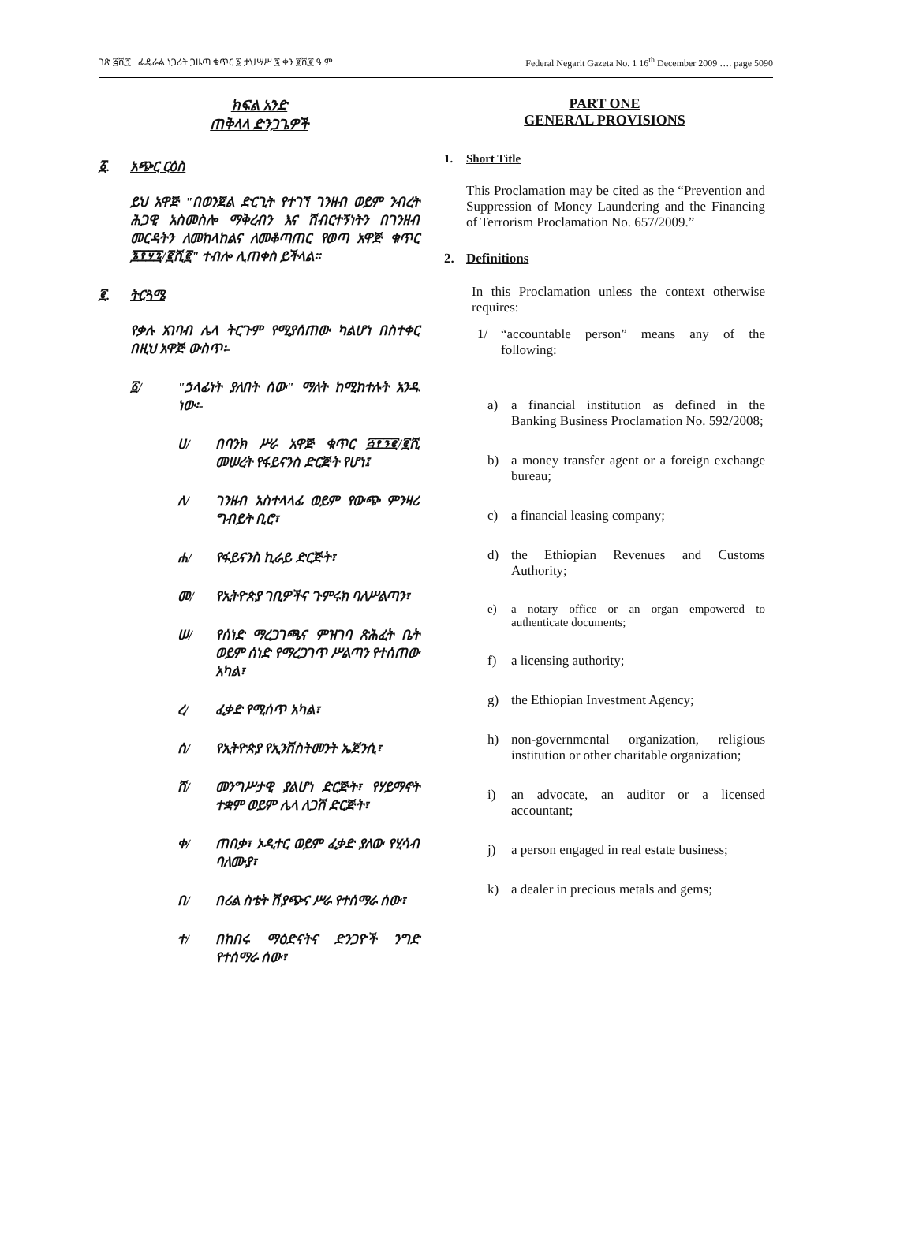ገጽ ፭ሺ፺ ፌዴራል ነጋሪት ጋዜጣ ቁጥር ፩ ታህሣሥ ፯ ቀን ፪ሺ፪ ዓ.ም Federal Negarit Gazeta No. 1 16<sup>th</sup> December 2009 …. page 5090
ክፍል አንድ
ጠቅላላ ድንጋጌዎች
፩. አጭር ርዕስ
ይህ አዋጅ "በወንጀል ድርጊት የተገኘ ገንዘብ ወይም ንብረት ሕጋዊ አስመስሎ ማቅረብን እና ሽብርተኝነትን በገንዘብ መርዳትን ለመከላከልና ለመቆጣጠር የወጣ አዋጅ ቁጥር ፮፻፶፯/፪ሺ፪" ተብሎ ሊጠቀስ ይችላል።
፪. ትርጓሜ
የቃሉ አገባብ ሌላ ትርጉም የሚያሰጠው ካልሆነ በስተቀር በዚህ አዋጅ ውስጥ፡-
፩/ "ኃላፊነት ያለበት ሰው" ማለት ከሚከተሉት አንዱ ነው፡-
ሀ/ በባንክ ሥራ አዋጅ ቁጥር ፭፻፺፪/፪ሺ መሠረት የፋይናንስ ድርጅት የሆነ፤
ለ/ ገንዘብ አስተላላፊ ወይም የውጭ ምንዛሪ ግብይት ቢሮ፣
ሐ/ የፋይናንስ ኪራይ ድርጅት፣
መ/ የኢትዮጵያ ገቢዎችና ጉምሩክ ባለሥልጣን፣
ሠ/ የሰነድ ማረጋገጫና ምዝገባ ጽሕፈት ቤት ወይም ሰነድ የማረጋገጥ ሥልጣን የተሰጠው አካል፣
ረ/ ፈቃድ የሚሰጥ አካል፣
ሰ/ የኢትዮጵያ የኢንቨስትመንት ኤጀንሲ፣
ሸ/ መንግሥታዊ ያልሆነ ድርጅት፣ የሃይማኖት ተቋም ወይም ሌላ ለጋሽ ድርጅት፣
ቀ/ ጠበቃ፣ ኦዲተር ወይም ፈቃድ ያለው የሂሳብ ባለሙያ፣
በ/ በሪል ስቴት ሽያጭና ሥራ የተሰማራ ሰው፣
ተ/ በከበሩ ማዕድናትና ድንጋዮች ንግድ የተሰማራ ሰው፣
PART ONE
GENERAL PROVISIONS
1. Short Title
This Proclamation may be cited as the “Prevention and Suppression of Money Laundering and the Financing of Terrorism Proclamation No. 657/2009.”
2. Definitions
In this Proclamation unless the context otherwise requires:
1/ “accountable person” means any of the following:
a) a financial institution as defined in the Banking Business Proclamation No. 592/2008;
b) a money transfer agent or a foreign exchange bureau;
c) a financial leasing company;
d) the Ethiopian Revenues and Customs Authority;
e) a notary office or an organ empowered to authenticate documents;
f) a licensing authority;
g) the Ethiopian Investment Agency;
h) non-governmental organization, religious institution or other charitable organization;
i) an advocate, an auditor or a licensed accountant;
j) a person engaged in real estate business;
k) a dealer in precious metals and gems;